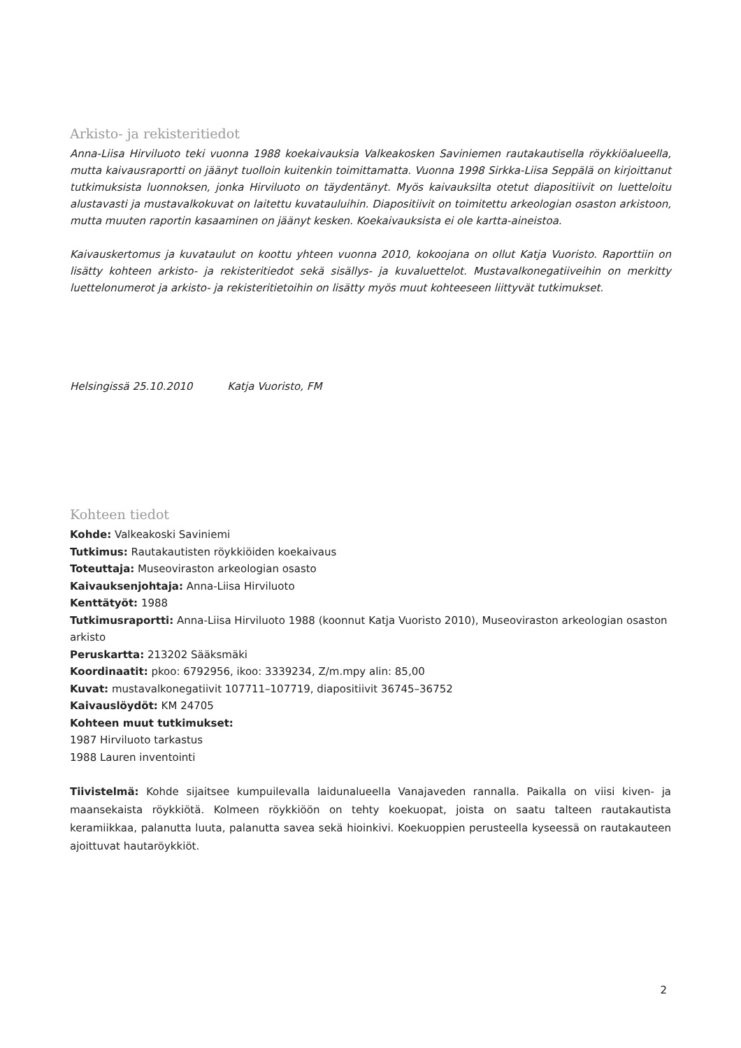Arkisto- ja rekisteritiedot
Anna-Liisa Hirviluoto teki vuonna 1988 koekaivauksia Valkeakosken Saviniemen rautakautisella röykkiöalueella, mutta kaivausraportti on jäänyt tuolloin kuitenkin toimittamatta. Vuonna 1998 Sirkka-Liisa Seppälä on kirjoittanut tutkimuksista luonnoksen, jonka Hirviluoto on täydentänyt. Myös kaivauksilta otetut diapositiivit on luetteloitu alustavasti ja mustavalkokuvat on laitettu kuvatauluihin. Diapositiivit on toimitettu arkeologian osaston arkistoon, mutta muuten raportin kasaaminen on jäänyt kesken. Koekaivauksista ei ole kartta-aineistoa.
Kaivauskertomus ja kuvataulut on koottu yhteen vuonna 2010, kokoojana on ollut Katja Vuoristo. Raporttiin on lisätty kohteen arkisto- ja rekisteritiedot sekä sisällys- ja kuvaluettelot. Mustavalkonegatiiveihin on merkitty luettelonumerot ja arkisto- ja rekisteritietoihin on lisätty myös muut kohteeseen liittyvät tutkimukset.
Helsingissä 25.10.2010 Katja Vuoristo, FM
Kohteen tiedot
Kohde: Valkeakoski Saviniemi
Tutkimus: Rautakautisten röykkiöiden koekaivaus
Toteuttaja: Museoviraston arkeologian osasto
Kaivauksenjohtaja: Anna-Liisa Hirviluoto
Kenttätyöt: 1988
Tutkimusraportti: Anna-Liisa Hirviluoto 1988 (koonnut Katja Vuoristo 2010), Museoviraston arkeologian osaston arkisto
Peruskartta: 213202 Sääksmäki
Koordinaatit: pkoo: 6792956, ikoo: 3339234, Z/m.mpy alin: 85,00
Kuvat: mustavalkonegatiivit 107711–107719, diapositiivit 36745–36752
Kaivauslöydöt: KM 24705
Kohteen muut tutkimukset:
1987 Hirviluoto tarkastus
1988 Lauren inventointi
Tiivistelmä: Kohde sijaitsee kumpuilevalla laidunalueella Vanajaveden rannalla. Paikalla on viisi kiven- ja maansekaista röykkiötä. Kolmeen röykkiöön on tehty koekuopat, joista on saatu talteen rautakautista keramiikkaa, palanutta luuta, palanutta savea sekä hioinkivi. Koekuoppien perusteella kyseessä on rautakauteen ajoittuvat hautaröykkiöt.
2